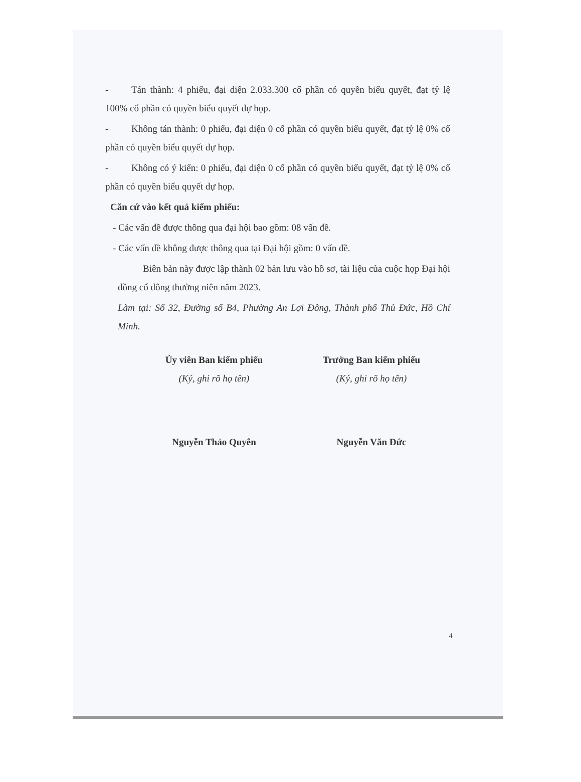- Tán thành: 4 phiếu, đại diện 2.033.300 cổ phần có quyền biểu quyết, đạt tỷ lệ 100% cổ phần có quyền biểu quyết dự họp.
- Không tán thành: 0 phiếu, đại diện 0 cổ phần có quyền biểu quyết, đạt tỷ lệ 0% cổ phần có quyền biểu quyết dự họp.
- Không có ý kiến: 0 phiếu, đại diện 0 cổ phần có quyền biểu quyết, đạt tỷ lệ 0% cổ phần có quyền biểu quyết dự họp.
Căn cứ vào kết quả kiểm phiếu:
- Các vấn đề được thông qua đại hội bao gồm: 08 vấn đề.
- Các vấn đề không được thông qua tại Đại hội gồm: 0 vấn đề.
Biên bản này được lập thành 02 bản lưu vào hồ sơ, tài liệu của cuộc họp Đại hội đồng cổ đông thường niên năm 2023.
Làm tại: Số 32, Đường số B4, Phường An Lợi Đông, Thành phố Thủ Đức, Hồ Chí Minh.
Ủy viên Ban kiểm phiếu
(Ký, ghi rõ họ tên)
Nguyễn Thảo Quyên
Trưởng Ban kiểm phiếu
(Ký, ghi rõ họ tên)
Nguyễn Văn Đức
4